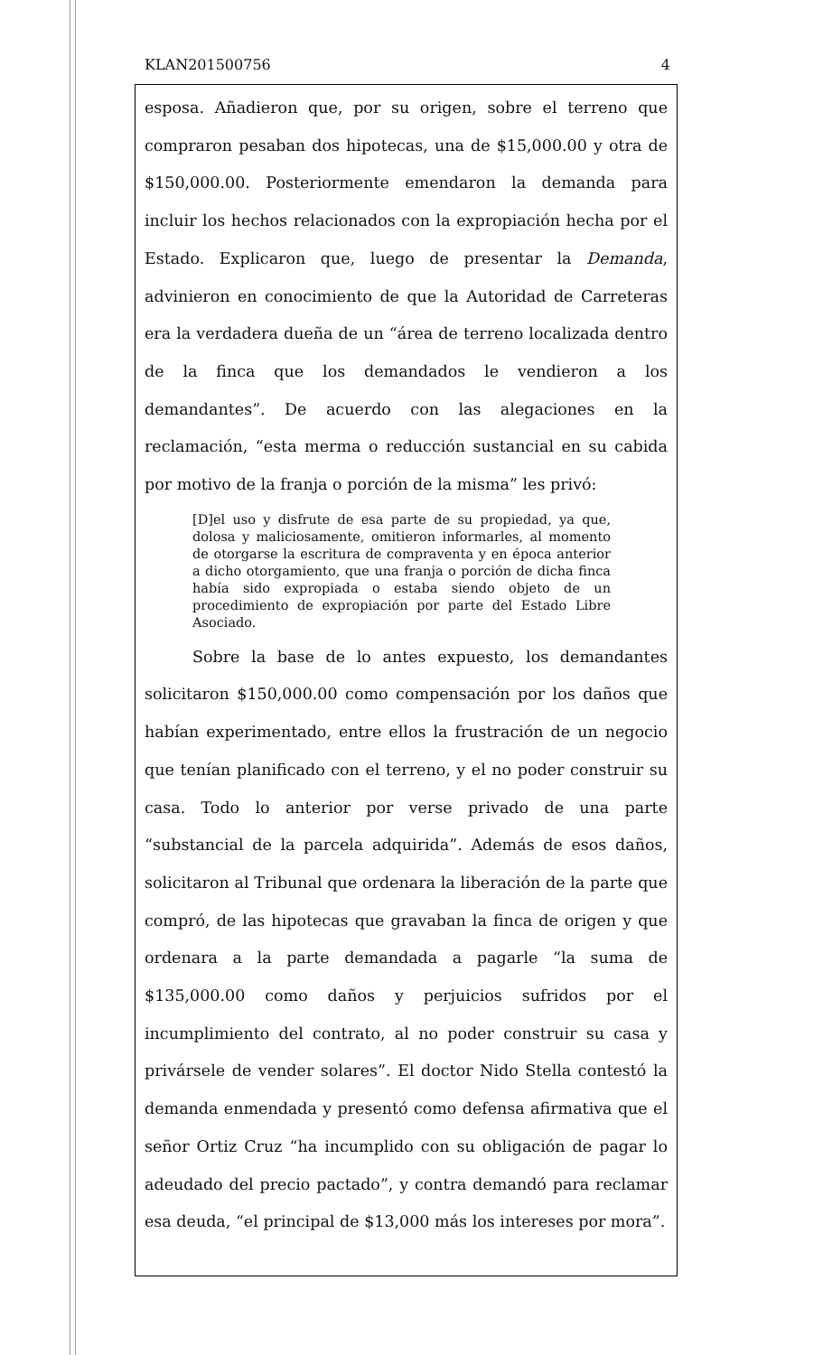KLAN201500756 4
esposa. Añadieron que, por su origen, sobre el terreno que compraron pesaban dos hipotecas, una de $15,000.00 y otra de $150,000.00. Posteriormente emendaron la demanda para incluir los hechos relacionados con la expropiación hecha por el Estado. Explicaron que, luego de presentar la Demanda, advinieron en conocimiento de que la Autoridad de Carreteras era la verdadera dueña de un “área de terreno localizada dentro de la finca que los demandados le vendieron a los demandantes”. De acuerdo con las alegaciones en la reclamación, “esta merma o reducción sustancial en su cabida por motivo de la franja o porción de la misma” les privó:
[D]el uso y disfrute de esa parte de su propiedad, ya que, dolosa y maliciosamente, omitieron informarles, al momento de otorgarse la escritura de compraventa y en época anterior a dicho otorgamiento, que una franja o porción de dicha finca había sido expropiada o estaba siendo objeto de un procedimiento de expropiación por parte del Estado Libre Asociado.
Sobre la base de lo antes expuesto, los demandantes solicitaron $150,000.00 como compensación por los daños que habían experimentado, entre ellos la frustración de un negocio que tenían planificado con el terreno, y el no poder construir su casa. Todo lo anterior por verse privado de una parte “substancial de la parcela adquirida”. Además de esos daños, solicitaron al Tribunal que ordenara la liberación de la parte que compró, de las hipotecas que gravaban la finca de origen y que ordenara a la parte demandada a pagarle “la suma de $135,000.00 como daños y perjuicios sufridos por el incumplimiento del contrato, al no poder construir su casa y privársele de vender solares”. El doctor Nido Stella contestó la demanda enmendada y presentó como defensa afirmativa que el señor Ortiz Cruz “ha incumplido con su obligación de pagar lo adeudado del precio pactado”, y contra demandó para reclamar esa deuda, “el principal de $13,000 más los intereses por mora”.